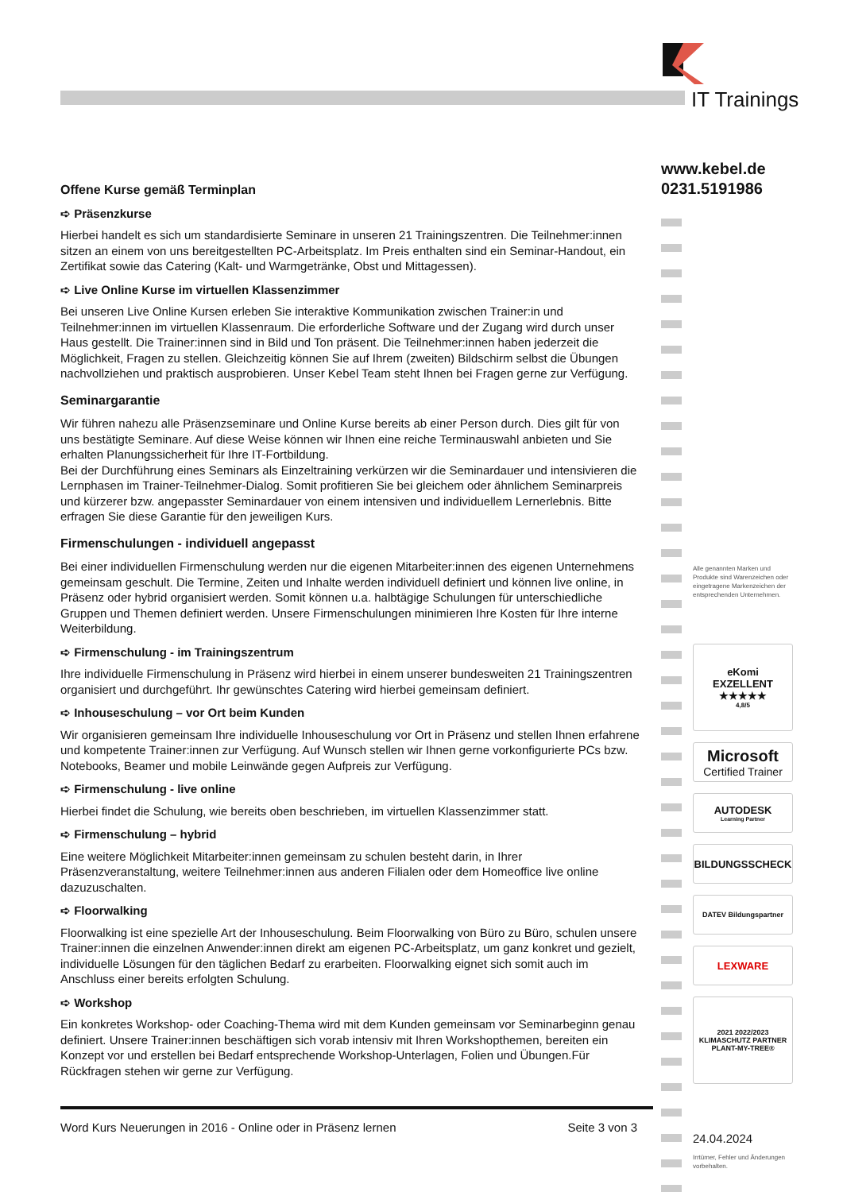IT Trainings
www.kebel.de
0231.5191986
Alle genannten Marken und Produkte sind Warenzeichen oder eingetragene Markenzeichen der entsprechenden Unternehmen.
eKomi
EXZELLENT
★★★★★
4,8/5
Microsoft
Certified Trainer
AUTODESK
Learning Partner
BILDUNGSSCHECK
DATEV Bildungspartner
LEXWARE
2021 2022/2023
KLIMASCHUTZ PARTNER
PLANT-MY-TREE®
24.04.2024
Irrtümer, Fehler und Änderungen vorbehalten.
Offene Kurse gemäß Terminplan
➪ Präsenzkurse
Hierbei handelt es sich um standardisierte Seminare in unseren 21 Trainingszentren. Die Teilnehmer:innen sitzen an einem von uns bereitgestellten PC-Arbeitsplatz. Im Preis enthalten sind ein Seminar-Handout, ein Zertifikat sowie das Catering (Kalt- und Warmgetränke, Obst und Mittagessen).
➪ Live Online Kurse im virtuellen Klassenzimmer
Bei unseren Live Online Kursen erleben Sie interaktive Kommunikation zwischen Trainer:in und Teilnehmer:innen im virtuellen Klassenraum. Die erforderliche Software und der Zugang wird durch unser Haus gestellt. Die Trainer:innen sind in Bild und Ton präsent. Die Teilnehmer:innen haben jederzeit die Möglichkeit, Fragen zu stellen. Gleichzeitig können Sie auf Ihrem (zweiten) Bildschirm selbst die Übungen nachvollziehen und praktisch ausprobieren. Unser Kebel Team steht Ihnen bei Fragen gerne zur Verfügung.
Seminargarantie
Wir führen nahezu alle Präsenzseminare und Online Kurse bereits ab einer Person durch. Dies gilt für von uns bestätigte Seminare. Auf diese Weise können wir Ihnen eine reiche Terminauswahl anbieten und Sie erhalten Planungssicherheit für Ihre IT-Fortbildung.
Bei der Durchführung eines Seminars als Einzeltraining verkürzen wir die Seminardauer und intensivieren die Lernphasen im Trainer-Teilnehmer-Dialog. Somit profitieren Sie bei gleichem oder ähnlichem Seminarpreis und kürzerer bzw. angepasster Seminardauer von einem intensiven und individuellem Lernerlebnis. Bitte erfragen Sie diese Garantie für den jeweiligen Kurs.
Firmenschulungen - individuell angepasst
Bei einer individuellen Firmenschulung werden nur die eigenen Mitarbeiter:innen des eigenen Unternehmens gemeinsam geschult. Die Termine, Zeiten und Inhalte werden individuell definiert und können live online, in Präsenz oder hybrid organisiert werden. Somit können u.a. halbtägige Schulungen für unterschiedliche Gruppen und Themen definiert werden. Unsere Firmenschulungen minimieren Ihre Kosten für Ihre interne Weiterbildung.
➪ Firmenschulung - im Trainingszentrum
Ihre individuelle Firmenschulung in Präsenz wird hierbei in einem unserer bundesweiten 21 Trainingszentren organisiert und durchgeführt. Ihr gewünschtes Catering wird hierbei gemeinsam definiert.
➪ Inhouseschulung – vor Ort beim Kunden
Wir organisieren gemeinsam Ihre individuelle Inhouseschulung vor Ort in Präsenz und stellen Ihnen erfahrene und kompetente Trainer:innen zur Verfügung. Auf Wunsch stellen wir Ihnen gerne vorkonfigurierte PCs bzw. Notebooks, Beamer und mobile Leinwände gegen Aufpreis zur Verfügung.
➪ Firmenschulung - live online
Hierbei findet die Schulung, wie bereits oben beschrieben, im virtuellen Klassenzimmer statt.
➪ Firmenschulung – hybrid
Eine weitere Möglichkeit Mitarbeiter:innen gemeinsam zu schulen besteht darin, in Ihrer Präsenzveranstaltung, weitere Teilnehmer:innen aus anderen Filialen oder dem Homeoffice live online dazuzuschalten.
➪ Floorwalking
Floorwalking ist eine spezielle Art der Inhouseschulung. Beim Floorwalking von Büro zu Büro, schulen unsere Trainer:innen die einzelnen Anwender:innen direkt am eigenen PC-Arbeitsplatz, um ganz konkret und gezielt, individuelle Lösungen für den täglichen Bedarf zu erarbeiten. Floorwalking eignet sich somit auch im Anschluss einer bereits erfolgten Schulung.
➪ Workshop
Ein konkretes Workshop- oder Coaching-Thema wird mit dem Kunden gemeinsam vor Seminarbeginn genau definiert. Unsere Trainer:innen beschäftigen sich vorab intensiv mit Ihren Workshopthemen, bereiten ein Konzept vor und erstellen bei Bedarf entsprechende Workshop-Unterlagen, Folien und Übungen.Für Rückfragen stehen wir gerne zur Verfügung.
Word Kurs Neuerungen in 2016 - Online oder in Präsenz lernen Seite 3 von 3